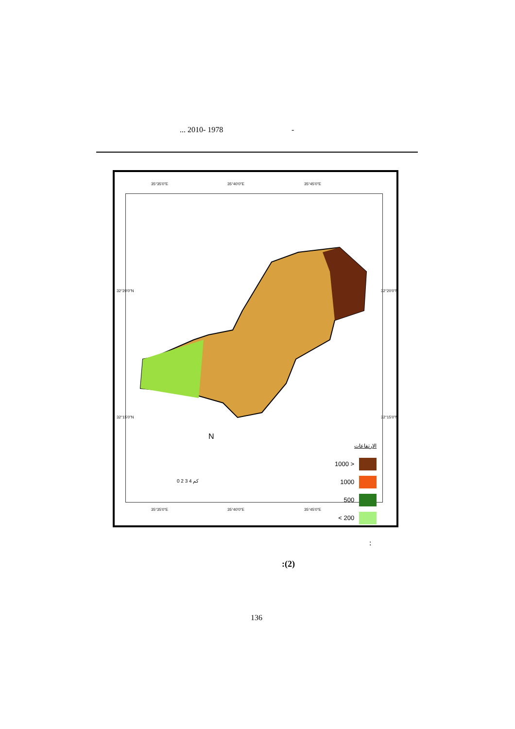... 2010- 1978 -
35°35'0"E 35°40'0"E 35°45'0"E
الارتفاعات
1000 >
1000
500
< 200
N
0 2 3 4 كم
35°35'0"E 35°40'0"E 35°45'0"E
32°20'0"N
32°15'0"N
32°20'0"N
32°15'0"N
:
:(2)
136